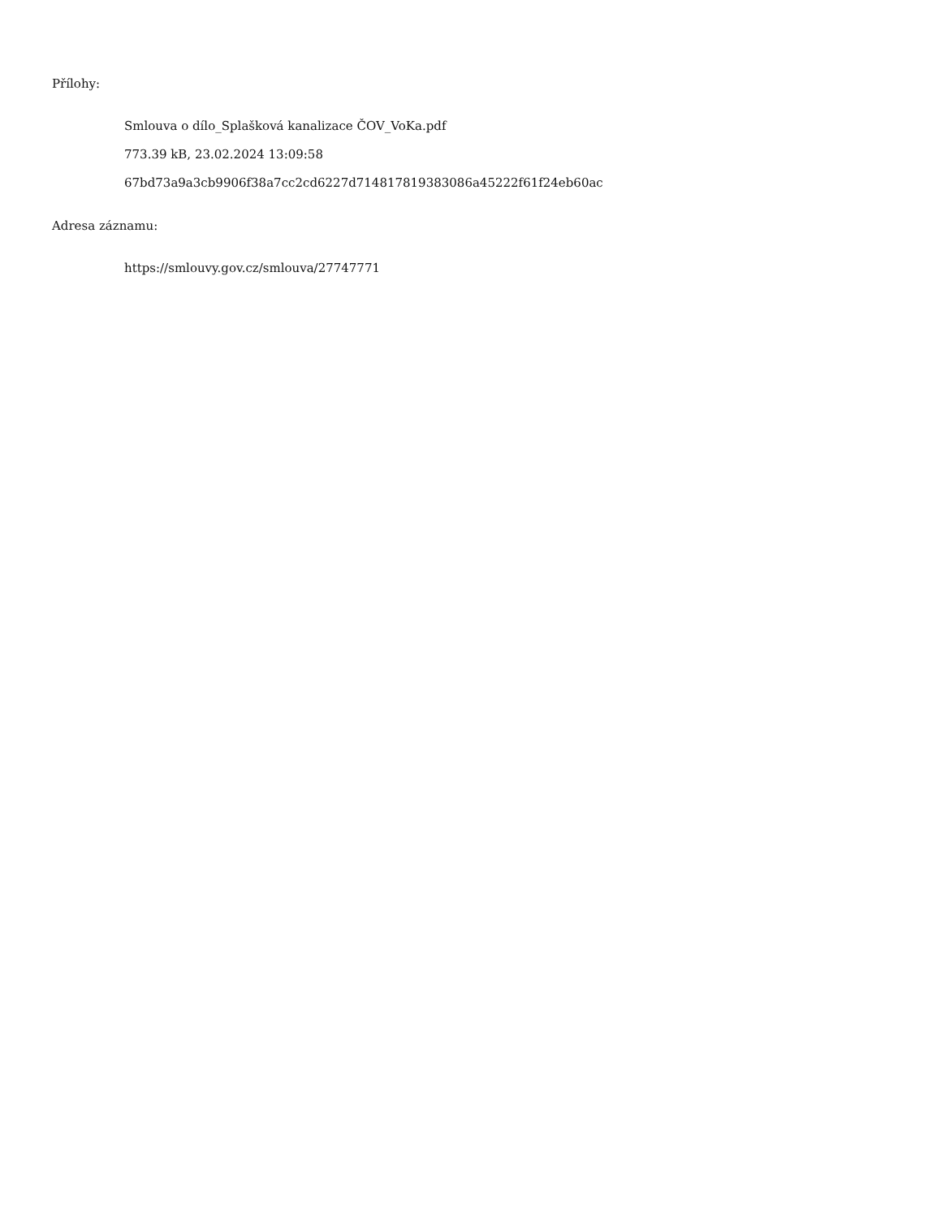Přílohy:
Smlouva o dílo_Splašková kanalizace ČOV_VoKa.pdf
773.39 kB, 23.02.2024 13:09:58
67bd73a9a3cb9906f38a7cc2cd6227d714817819383086a45222f61f24eb60ac
Adresa záznamu:
https://smlouvy.gov.cz/smlouva/27747771